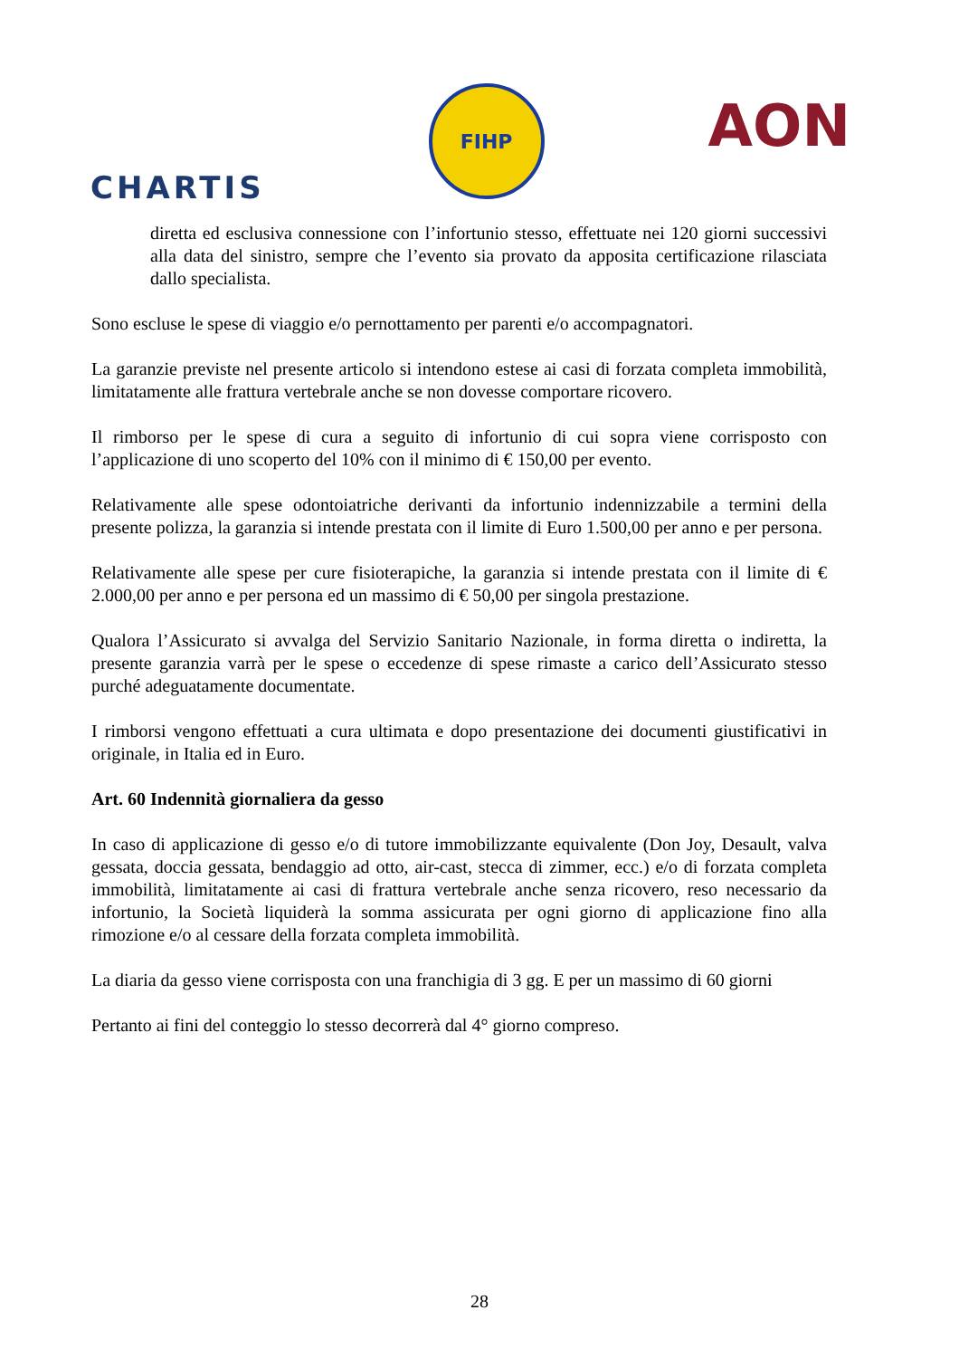CHARTIS
FIHP
AON
diretta ed esclusiva connessione con l’infortunio stesso, effettuate nei 120 giorni successivi alla data del sinistro, sempre che l’evento sia provato da apposita certificazione rilasciata dallo specialista.
Sono escluse le spese di viaggio e/o pernottamento per parenti e/o accompagnatori.
La garanzie previste nel presente articolo si intendono estese ai casi di forzata completa immobilità, limitatamente alle frattura vertebrale anche se non dovesse comportare ricovero.
Il rimborso per le spese di cura a seguito di infortunio di cui sopra viene corrisposto con l’applicazione di uno scoperto del 10% con il minimo di € 150,00 per evento.
Relativamente alle spese odontoiatriche derivanti da infortunio indennizzabile a termini della presente polizza, la garanzia si intende prestata con il limite di Euro 1.500,00 per anno e per persona.
Relativamente alle spese per cure fisioterapiche, la garanzia si intende prestata con il limite di € 2.000,00 per anno e per persona ed un massimo di € 50,00 per singola prestazione.
Qualora l’Assicurato si avvalga del Servizio Sanitario Nazionale, in forma diretta o indiretta, la presente garanzia varrà per le spese o eccedenze di spese rimaste a carico dell’Assicurato stesso purché adeguatamente documentate.
I rimborsi vengono effettuati a cura ultimata e dopo presentazione dei documenti giustificativi in originale, in Italia ed in Euro.
Art. 60 Indennità giornaliera da gesso
In caso di applicazione di gesso e/o di tutore immobilizzante equivalente (Don Joy, Desault, valva gessata, doccia gessata, bendaggio ad otto, air-cast, stecca di zimmer, ecc.) e/o di forzata completa immobilità, limitatamente ai casi di frattura vertebrale anche senza ricovero, reso necessario da infortunio, la Società liquiderà la somma assicurata per ogni giorno di applicazione fino alla rimozione e/o al cessare della forzata completa immobilità.
La diaria da gesso viene corrisposta con una franchigia di 3 gg. E per un massimo di 60 giorni
Pertanto ai fini del conteggio lo stesso decorrerà dal 4° giorno compreso.
28